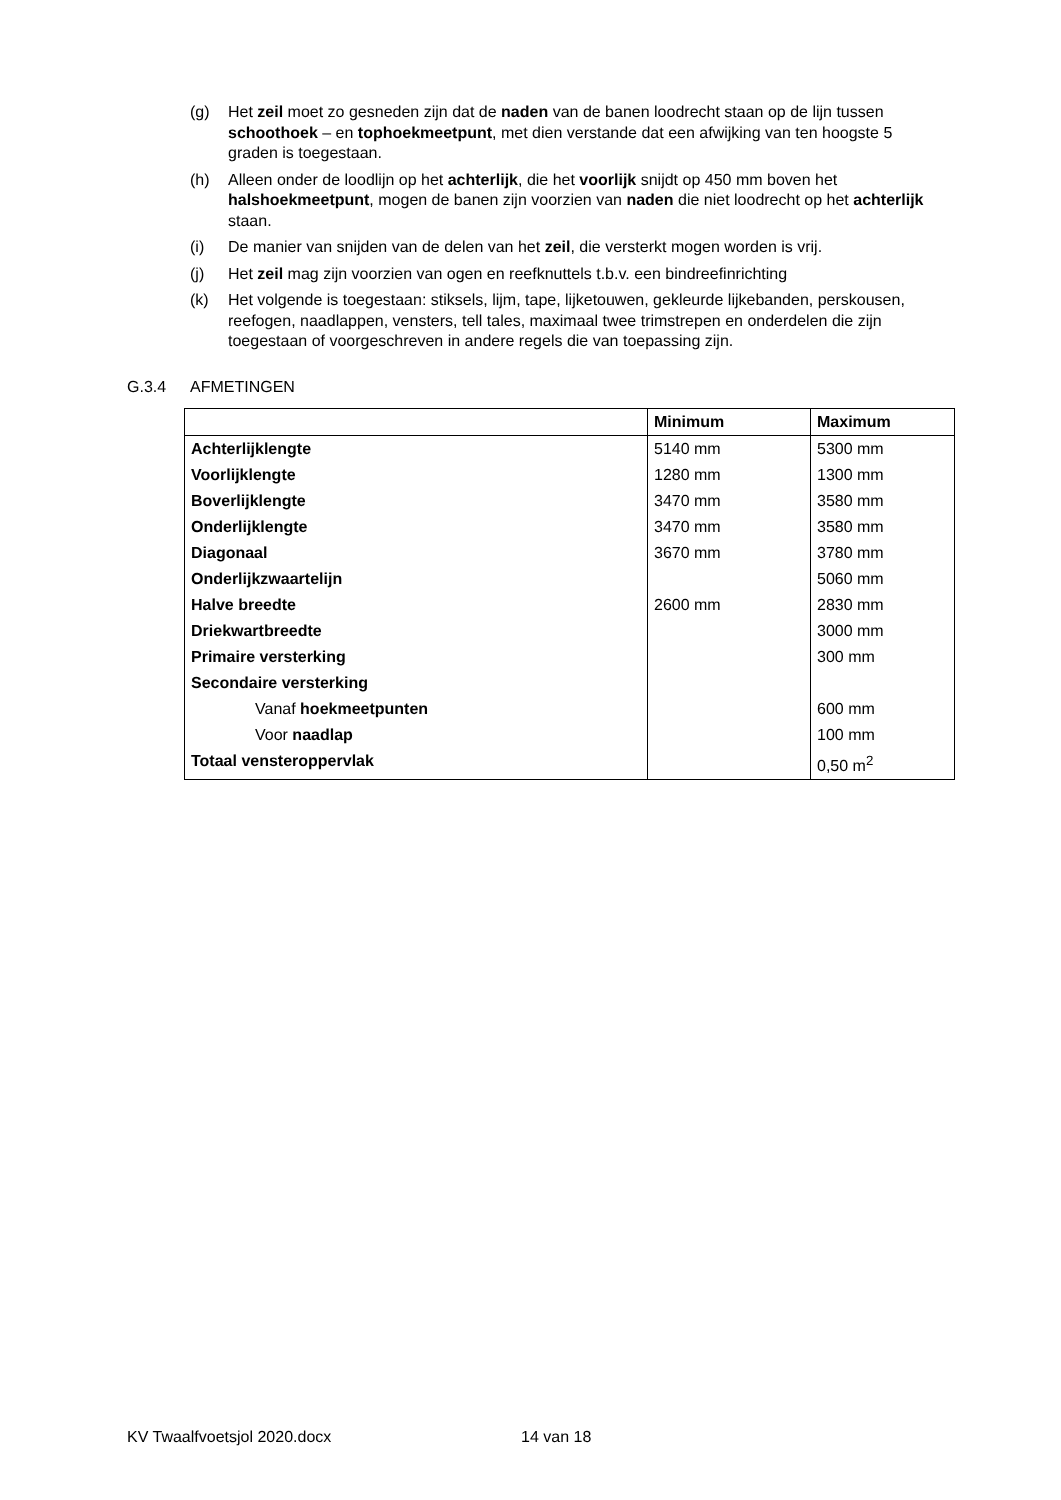(g) Het zeil moet zo gesneden zijn dat de naden van de banen loodrecht staan op de lijn tussen schoothoek – en tophoekmeetpunt, met dien verstande dat een afwijking van ten hoogste 5 graden is toegestaan.
(h) Alleen onder de loodlijn op het achterlijk, die het voorlijk snijdt op 450 mm boven het halshoekmeetpunt, mogen de banen zijn voorzien van naden die niet loodrecht op het achterlijk staan.
(i) De manier van snijden van de delen van het zeil, die versterkt mogen worden is vrij.
(j) Het zeil mag zijn voorzien van ogen en reefknuttels t.b.v. een bindreefinrichting
(k) Het volgende is toegestaan: stiksels, lijm, tape, lijketouwen, gekleurde lijkebanden, perskousen, reefogen, naadlappen, vensters, tell tales, maximaal twee trimstrepen en onderdelen die zijn toegestaan of voorgeschreven in andere regels die van toepassing zijn.
G.3.4 AFMETINGEN
| | Minimum | Maximum |
| --- | --- | --- |
| Achterlijklengte | 5140 mm | 5300 mm |
| Voorlijklengte | 1280 mm | 1300 mm |
| Boverlijklengte | 3470 mm | 3580 mm |
| Onderlijklengte | 3470 mm | 3580 mm |
| Diagonaal | 3670 mm | 3780 mm |
| Onderlijkzwaartelijn | | 5060 mm |
| Halve breedte | 2600 mm | 2830 mm |
| Driekwartbreedte | | 3000 mm |
| Primaire versterking | | 300 mm |
| Secondaire versterking | | |
| Vanaf hoekmeetpunten | | 600 mm |
| Voor naadlap | | 100 mm |
| Totaal vensteroppervlak | | 0,50 m<sup>2</sup> |
KV Twaalfvoetsjol 2020.docx 14 van 18